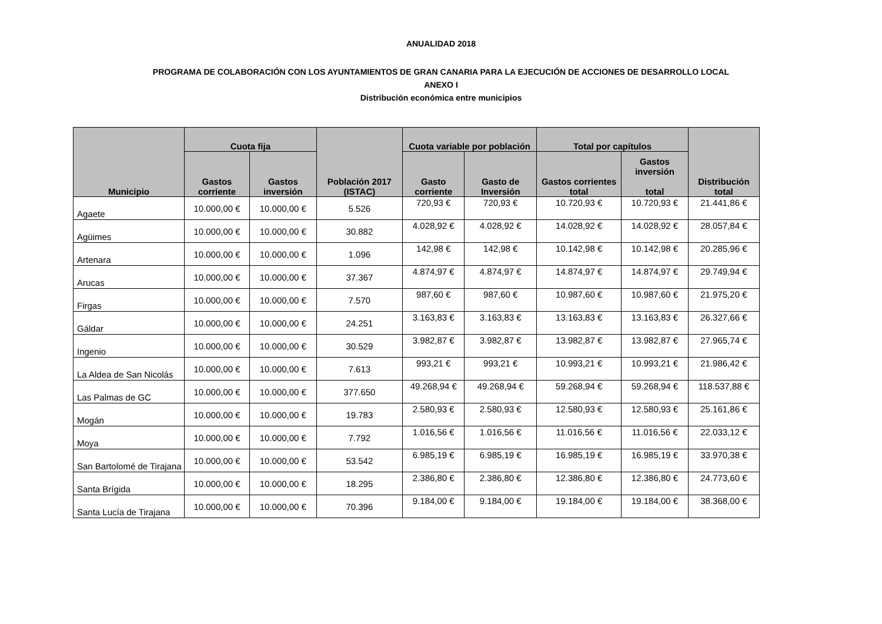ANUALIDAD 2018
PROGRAMA DE COLABORACIÓN CON LOS AYUNTAMIENTOS DE GRAN CANARIA PARA LA EJECUCIÓN DE ACCIONES DE DESARROLLO LOCAL
ANEXO I
Distribución económica entre municipios
| Municipio | Cuota fija | | Población 2017 (ISTAC) | Cuota variable por población | | Total por capítulos | | Distribución total |
| --- | --- | --- | --- | --- | --- | --- | --- | --- |
| | Gastos corriente | Gastos inversión | | Gasto corriente | Gasto de Inversión | Gastos corrientes total | Gastos inversión total | |
| Agaete | 10.000,00 € | 10.000,00 € | 5.526 | 720,93 € | 720,93 € | 10.720,93 € | 10.720,93 € | 21.441,86 € |
| Agüimes | 10.000,00 € | 10.000,00 € | 30.882 | 4.028,92 € | 4.028,92 € | 14.028,92 € | 14.028,92 € | 28.057,84 € |
| Artenara | 10.000,00 € | 10.000,00 € | 1.096 | 142,98 € | 142,98 € | 10.142,98 € | 10.142,98 € | 20.285,96 € |
| Arucas | 10.000,00 € | 10.000,00 € | 37.367 | 4.874,97 € | 4.874,97 € | 14.874,97 € | 14.874,97 € | 29.749,94 € |
| Firgas | 10.000,00 € | 10.000,00 € | 7.570 | 987,60 € | 987,60 € | 10.987,60 € | 10.987,60 € | 21.975,20 € |
| Gáldar | 10.000,00 € | 10.000,00 € | 24.251 | 3.163,83 € | 3.163,83 € | 13.163,83 € | 13.163,83 € | 26.327,66 € |
| Ingenio | 10.000,00 € | 10.000,00 € | 30.529 | 3.982,87 € | 3.982,87 € | 13.982,87 € | 13.982,87 € | 27.965,74 € |
| La Aldea de San Nicolás | 10.000,00 € | 10.000,00 € | 7.613 | 993,21 € | 993,21 € | 10.993,21 € | 10.993,21 € | 21.986,42 € |
| Las Palmas de GC | 10.000,00 € | 10.000,00 € | 377.650 | 49.268,94 € | 49.268,94 € | 59.268,94 € | 59.268,94 € | 118.537,88 € |
| Mogán | 10.000,00 € | 10.000,00 € | 19.783 | 2.580,93 € | 2.580,93 € | 12.580,93 € | 12.580,93 € | 25.161,86 € |
| Moya | 10.000,00 € | 10.000,00 € | 7.792 | 1.016,56 € | 1.016,56 € | 11.016,56 € | 11.016,56 € | 22.033,12 € |
| San Bartolomé de Tirajana | 10.000,00 € | 10.000,00 € | 53.542 | 6.985,19 € | 6.985,19 € | 16.985,19 € | 16.985,19 € | 33.970,38 € |
| Santa Brígida | 10.000,00 € | 10.000,00 € | 18.295 | 2.386,80 € | 2.386,80 € | 12.386,80 € | 12.386,80 € | 24.773,60 € |
| Santa Lucía de Tirajana | 10.000,00 € | 10.000,00 € | 70.396 | 9.184,00 € | 9.184,00 € | 19.184,00 € | 19.184,00 € | 38.368,00 € |